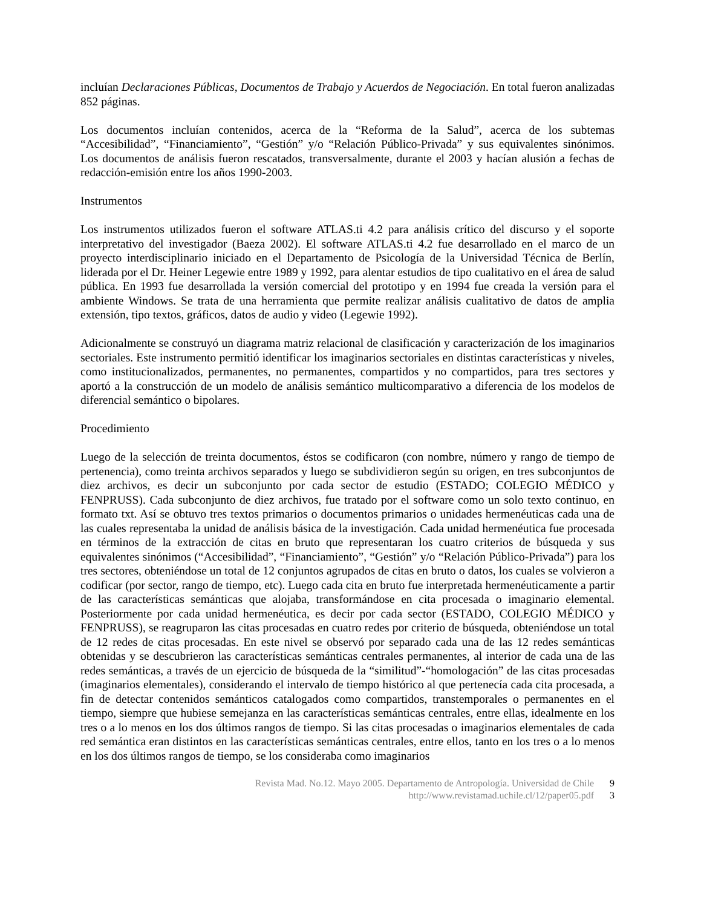incluían Declaraciones Públicas, Documentos de Trabajo y Acuerdos de Negociación. En total fueron analizadas 852 páginas.
Los documentos incluían contenidos, acerca de la “Reforma de la Salud”, acerca de los subtemas “Accesibilidad”, “Financiamiento”, “Gestión” y/o “Relación Público-Privada” y sus equivalentes sinónimos. Los documentos de análisis fueron rescatados, transversalmente, durante el 2003 y hacían alusión a fechas de redacción-emisión entre los años 1990-2003.
Instrumentos
Los instrumentos utilizados fueron el software ATLAS.ti 4.2 para análisis crítico del discurso y el soporte interpretativo del investigador (Baeza 2002). El software ATLAS.ti 4.2 fue desarrollado en el marco de un proyecto interdisciplinario iniciado en el Departamento de Psicología de la Universidad Técnica de Berlín, liderada por el Dr. Heiner Legewie entre 1989 y 1992, para alentar estudios de tipo cualitativo en el área de salud pública. En 1993 fue desarrollada la versión comercial del prototipo y en 1994 fue creada la versión para el ambiente Windows. Se trata de una herramienta que permite realizar análisis cualitativo de datos de amplia extensión, tipo textos, gráficos, datos de audio y video (Legewie 1992).
Adicionalmente se construyó un diagrama matriz relacional de clasificación y caracterización de los imaginarios sectoriales. Este instrumento permitió identificar los imaginarios sectoriales en distintas características y niveles, como institucionalizados, permanentes, no permanentes, compartidos y no compartidos, para tres sectores y aportó a la construcción de un modelo de análisis semántico multicomparativo a diferencia de los modelos de diferencial semántico o bipolares.
Procedimiento
Luego de la selección de treinta documentos, éstos se codificaron (con nombre, número y rango de tiempo de pertenencia), como treinta archivos separados y luego se subdividieron según su origen, en tres subconjuntos de diez archivos, es decir un subconjunto por cada sector de estudio (ESTADO; COLEGIO MÉDICO y FENPRUSS). Cada subconjunto de diez archivos, fue tratado por el software como un solo texto continuo, en formato txt. Así se obtuvo tres textos primarios o documentos primarios o unidades hermenéuticas cada una de las cuales representaba la unidad de análisis básica de la investigación. Cada unidad hermenéutica fue procesada en términos de la extracción de citas en bruto que representaran los cuatro criterios de búsqueda y sus equivalentes sinónimos (“Accesibilidad”, “Financiamiento”, “Gestión” y/o “Relación Público-Privada”) para los tres sectores, obteniéndose un total de 12 conjuntos agrupados de citas en bruto o datos, los cuales se volvieron a codificar (por sector, rango de tiempo, etc). Luego cada cita en bruto fue interpretada hermenéuticamente a partir de las características semánticas que alojaba, transformándose en cita procesada o imaginario elemental. Posteriormente por cada unidad hermenéutica, es decir por cada sector (ESTADO, COLEGIO MÉDICO y FENPRUSS), se reagruparon las citas procesadas en cuatro redes por criterio de búsqueda, obteniéndose un total de 12 redes de citas procesadas. En este nivel se observó por separado cada una de las 12 redes semánticas obtenidas y se descubrieron las características semánticas centrales permanentes, al interior de cada una de las redes semánticas, a través de un ejercicio de búsqueda de la “similitud”-“homologación” de las citas procesadas (imaginarios elementales), considerando el intervalo de tiempo histórico al que pertenecía cada cita procesada, a fin de detectar contenidos semánticos catalogados como compartidos, transtemporales o permanentes en el tiempo, siempre que hubiese semejanza en las características semánticas centrales, entre ellas, idealmente en los tres o a lo menos en los dos últimos rangos de tiempo. Si las citas procesadas o imaginarios elementales de cada red semántica eran distintos en las características semánticas centrales, entre ellos, tanto en los tres o a lo menos en los dos últimos rangos de tiempo, se los consideraba como imaginarios
Revista Mad. No.12. Mayo 2005. Departamento de Antropología. Universidad de Chile 9
http://www.revistamad.uchile.cl/12/paper05.pdf 3